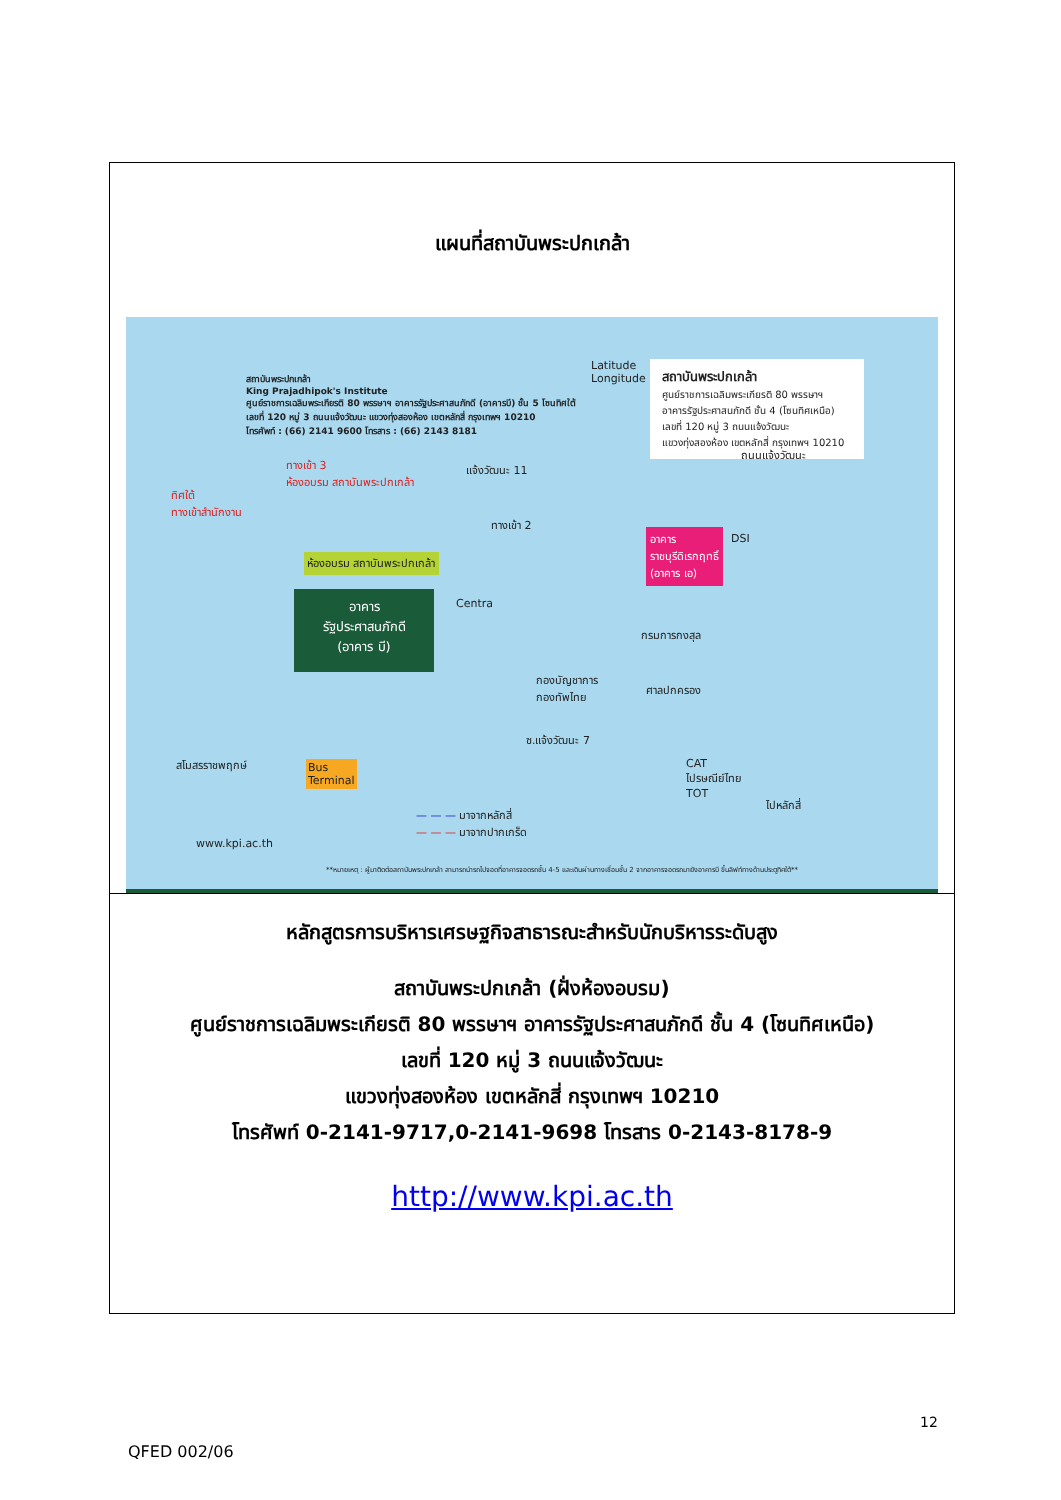แผนที่สถาบันพระปกเกล้า
สถาบันพระปกเกล้า
King Prajadhipok's Institute
ศูนย์ราชการเฉลิมพระเกียรติ 80 พรรษาฯ อาคารรัฐประศาสนภักดี (อาคารบี) ชั้น 5 โซนทิศใต้
เลขที่ 120 หมู่ 3 ถนนแจ้งวัฒนะ แขวงทุ่งสองห้อง เขตหลักสี่ กรุงเทพฯ 10210
โทรศัพท์ : (66) 2141 9600 โทรสาร : (66) 2143 8181
สถาบันพระปกเกล้า
ศูนย์ราชการเฉลิมพระเกียรติ 80 พรรษาฯ
อาคารรัฐประศาสนภักดี ชั้น 4 (โซนทิศเหนือ)
เลขที่ 120 หมู่ 3 ถนนแจ้งวัฒนะ
แขวงทุ่งสองห้อง เขตหลักสี่ กรุงเทพฯ 10210
Latitude
Longitude
ทางเข้า 3
ห้องอบรม สถาบันพระปกเกล้า
ทิศใต้
ทางเข้าสำนักงาน
แจ้งวัฒนะ 11
ทางเข้า 2
ห้องอบรม สถาบันพระปกเกล้า
อาคาร
รัฐประศาสนภักดี
(อาคาร บี)
Centra
อาคาร
ราชบุรีดิเรกฤทธิ์
(อาคาร เอ)
DSI
กรมการกงสุล
กองบัญชาการ
กองทัพไทย
ศาลปกครอง
สโมสรราชพฤกษ์
Bus
Terminal
ซ.แจ้งวัฒนะ 7
ถนนแจ้งวัฒนะ
— — — มาจากหลักสี่
— — — มาจากปากเกร็ด
CAT
ไปรษณีย์ไทย
TOT
ไปหลักสี่
www.kpi.ac.th
**หมายเหตุ : ผู้มาติดต่อสถาบันพระปกเกล้า สามารถนำรถไปจอดที่อาคารจอดรถชั้น 4-5 และเดินผ่านทางเชื่อมชั้น 2 จากอาคารจอดรถมายังอาคารบี ขึ้นลิฟท์ทางด้านประตูทิศใต้**
หลักสูตรการบริหารเศรษฐกิจสาธารณะสำหรับนักบริหารระดับสูง
สถาบันพระปกเกล้า (ฝั่งห้องอบรม)
ศูนย์ราชการเฉลิมพระเกียรติ 80 พรรษาฯ อาคารรัฐประศาสนภักดี ชั้น 4 (โซนทิศเหนือ)
เลขที่ 120 หมู่ 3 ถนนแจ้งวัฒนะ
แขวงทุ่งสองห้อง เขตหลักสี่ กรุงเทพฯ 10210
โทรศัพท์ 0-2141-9717,0-2141-9698 โทรสาร 0-2143-8178-9
http://www.kpi.ac.th
12
QFED 002/06